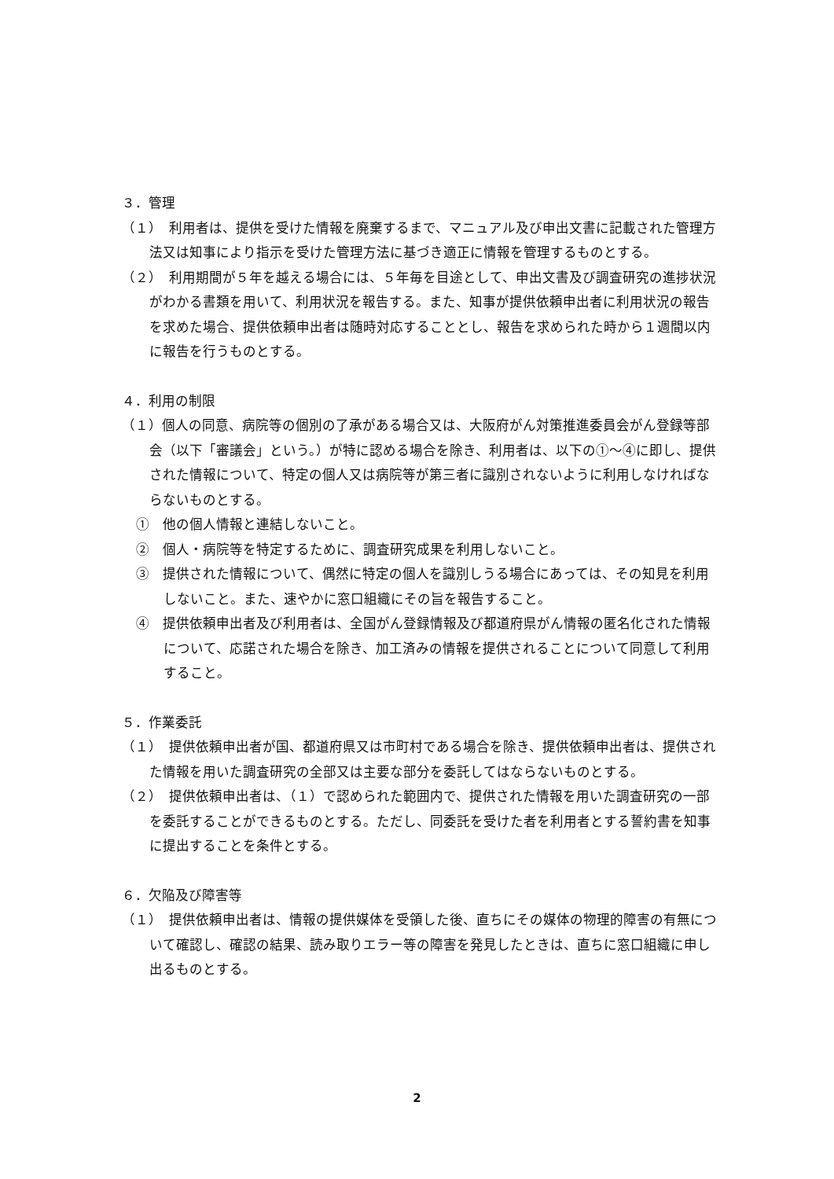３．管理
（１）　利用者は、提供を受けた情報を廃棄するまで、マニュアル及び申出文書に記載された管理方法又は知事により指示を受けた管理方法に基づき適正に情報を管理するものとする。
（２）　利用期間が５年を越える場合には、５年毎を目途として、申出文書及び調査研究の進捗状況がわかる書類を用いて、利用状況を報告する。また、知事が提供依頼申出者に利用状況の報告を求めた場合、提供依頼申出者は随時対応することとし、報告を求められた時から１週間以内に報告を行うものとする。
４．利用の制限
（１）個人の同意、病院等の個別の了承がある場合又は、大阪府がん対策推進委員会がん登録等部会（以下「審議会」という。）が特に認める場合を除き、利用者は、以下の①～④に即し、提供された情報について、特定の個人又は病院等が第三者に識別されないように利用しなければならないものとする。
①　他の個人情報と連結しないこと。
②　個人・病院等を特定するために、調査研究成果を利用しないこと。
③　提供された情報について、偶然に特定の個人を識別しうる場合にあっては、その知見を利用しないこと。また、速やかに窓口組織にその旨を報告すること。
④　提供依頼申出者及び利用者は、全国がん登録情報及び都道府県がん情報の匿名化された情報について、応諾された場合を除き、加工済みの情報を提供されることについて同意して利用すること。
５．作業委託
（１）　提供依頼申出者が国、都道府県又は市町村である場合を除き、提供依頼申出者は、提供された情報を用いた調査研究の全部又は主要な部分を委託してはならないものとする。
（２）　提供依頼申出者は、（１）で認められた範囲内で、提供された情報を用いた調査研究の一部を委託することができるものとする。ただし、同委託を受けた者を利用者とする誓約書を知事に提出することを条件とする。
６．欠陥及び障害等
（１）　提供依頼申出者は、情報の提供媒体を受領した後、直ちにその媒体の物理的障害の有無について確認し、確認の結果、読み取りエラー等の障害を発見したときは、直ちに窓口組織に申し出るものとする。
2